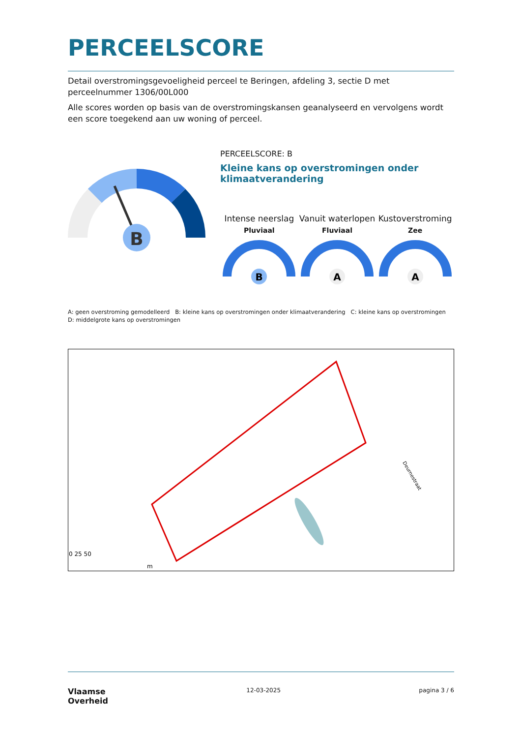PERCEELSCORE
Detail overstromingsgevoeligheid perceel te Beringen, afdeling 3, sectie D met perceelnummer 1306/00L000
Alle scores worden op basis van de overstromingskansen geanalyseerd en vervolgens wordt een score toegekend aan uw woning of perceel.
B
PERCEELSCORE: B
Kleine kans op overstromingen onder klimaatverandering
Intense neerslag
Pluviaal
B
Vanuit waterlopen
Fluviaal
A
Kustoverstroming
Zee
A
A: geen overstroming gemodelleerd B: kleine kans op overstromingen onder klimaatverandering C: kleine kans op overstromingen D: middelgrote kans op overstromingen
0 25 50
N
Deurnestraat
m
Vlaamse
Overheid
12-03-2025 pagina 3 / 6